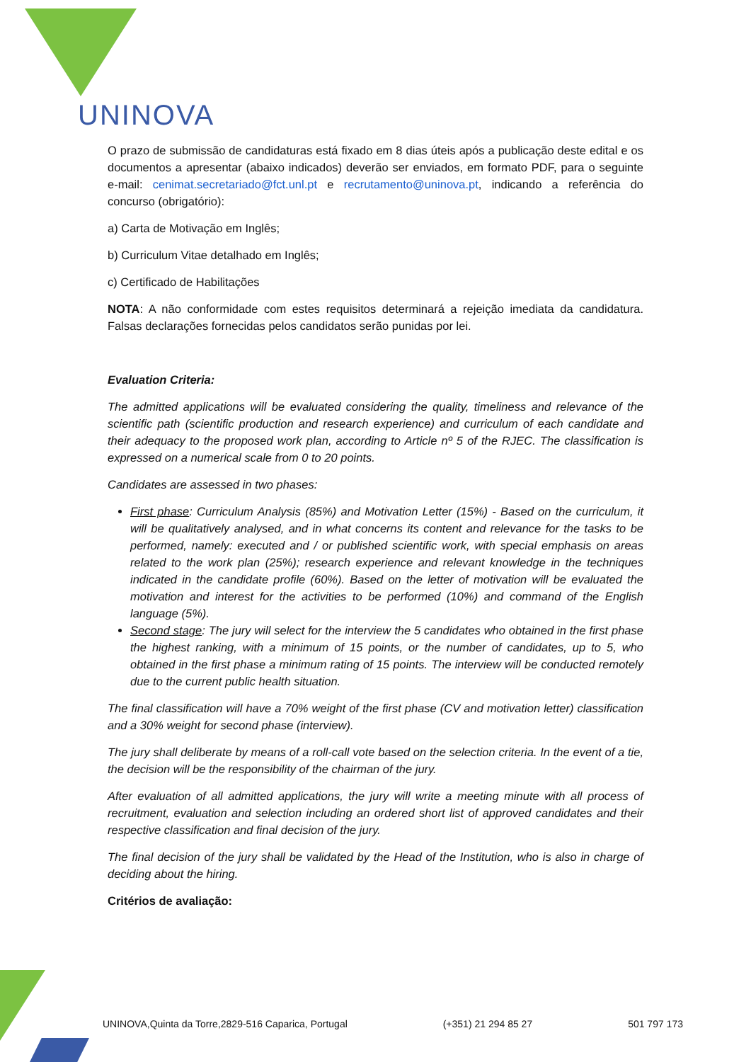UNINOVA
O prazo de submissão de candidaturas está fixado em 8 dias úteis após a publicação deste edital e os documentos a apresentar (abaixo indicados) deverão ser enviados, em formato PDF, para o seguinte e-mail: cenimat.secretariado@fct.unl.pt e recrutamento@uninova.pt, indicando a referência do concurso (obrigatório):
a) Carta de Motivação em Inglês;
b) Curriculum Vitae detalhado em Inglês;
c) Certificado de Habilitações
NOTA: A não conformidade com estes requisitos determinará a rejeição imediata da candidatura. Falsas declarações fornecidas pelos candidatos serão punidas por lei.
Evaluation Criteria:
The admitted applications will be evaluated considering the quality, timeliness and relevance of the scientific path (scientific production and research experience) and curriculum of each candidate and their adequacy to the proposed work plan, according to Article nº 5 of the RJEC. The classification is expressed on a numerical scale from 0 to 20 points.
Candidates are assessed in two phases:
First phase: Curriculum Analysis (85%) and Motivation Letter (15%) - Based on the curriculum, it will be qualitatively analysed, and in what concerns its content and relevance for the tasks to be performed, namely: executed and / or published scientific work, with special emphasis on areas related to the work plan (25%); research experience and relevant knowledge in the techniques indicated in the candidate profile (60%). Based on the letter of motivation will be evaluated the motivation and interest for the activities to be performed (10%) and command of the English language (5%).
Second stage: The jury will select for the interview the 5 candidates who obtained in the first phase the highest ranking, with a minimum of 15 points, or the number of candidates, up to 5, who obtained in the first phase a minimum rating of 15 points. The interview will be conducted remotely due to the current public health situation.
The final classification will have a 70% weight of the first phase (CV and motivation letter) classification and a 30% weight for second phase (interview).
The jury shall deliberate by means of a roll-call vote based on the selection criteria. In the event of a tie, the decision will be the responsibility of the chairman of the jury.
After evaluation of all admitted applications, the jury will write a meeting minute with all process of recruitment, evaluation and selection including an ordered short list of approved candidates and their respective classification and final decision of the jury.
The final decision of the jury shall be validated by the Head of the Institution, who is also in charge of deciding about the hiring.
Critérios de avaliação:
UNINOVA,Quinta da Torre,2829-516 Caparica, Portugal (+351) 21 294 85 27 501 797 173